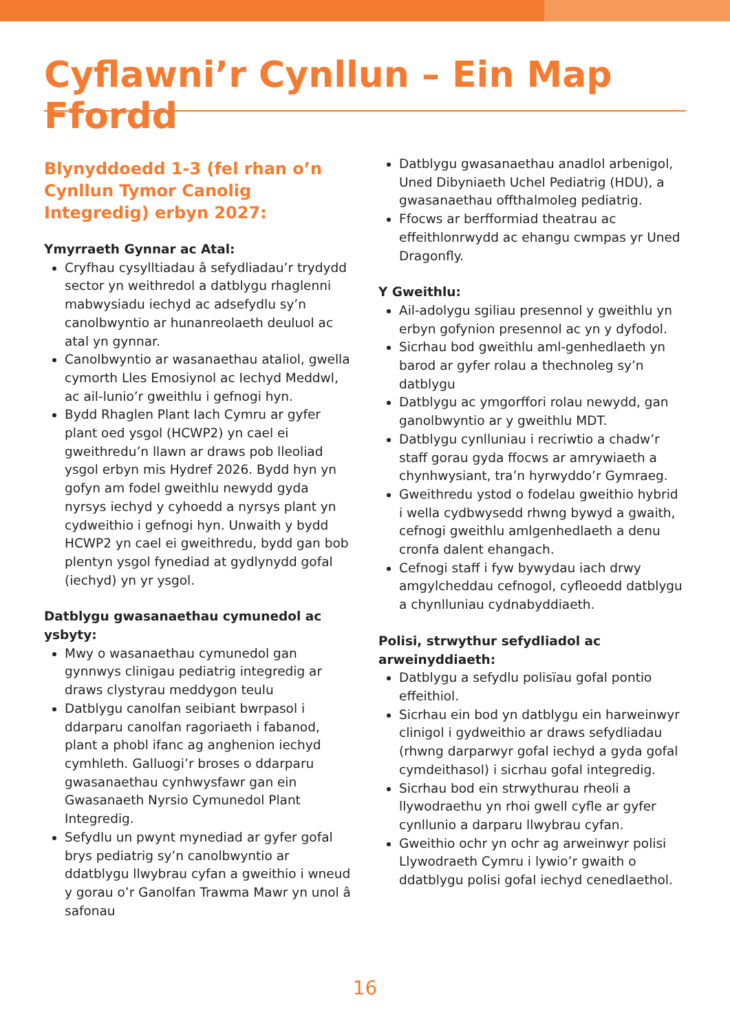Cyflawni’r Cynllun – Ein Map Ffordd
Blynyddoedd 1-3 (fel rhan o’n Cynllun Tymor Canolig Integredig) erbyn 2027:
Ymyrraeth Gynnar ac Atal:
Cryfhau cysylltiadau â sefydliadau’r trydydd sector yn weithredol a datblygu rhaglenni mabwysiadu iechyd ac adsefydlu sy’n canolbwyntio ar hunanreolaeth deuluol ac atal yn gynnar.
Canolbwyntio ar wasanaethau ataliol, gwella cymorth Lles Emosiynol ac Iechyd Meddwl, ac ail-lunio’r gweithlu i gefnogi hyn.
Bydd Rhaglen Plant Iach Cymru ar gyfer plant oed ysgol (HCWP2) yn cael ei gweithredu’n llawn ar draws pob lleoliad ysgol erbyn mis Hydref 2026. Bydd hyn yn gofyn am fodel gweithlu newydd gyda nyrsys iechyd y cyhoedd a nyrsys plant yn cydweithio i gefnogi hyn. Unwaith y bydd HCWP2 yn cael ei gweithredu, bydd gan bob plentyn ysgol fynediad at gydlynydd gofal (iechyd) yn yr ysgol.
Datblygu gwasanaethau cymunedol ac ysbyty:
Mwy o wasanaethau cymunedol gan gynnwys clinigau pediatrig integredig ar draws clystyrau meddygon teulu
Datblygu canolfan seibiant bwrpasol i ddarparu canolfan ragoriaeth i fabanod, plant a phobl ifanc ag anghenion iechyd cymhleth. Galluogi’r broses o ddarparu gwasanaethau cynhwysfawr gan ein Gwasanaeth Nyrsio Cymunedol Plant Integredig.
Sefydlu un pwynt mynediad ar gyfer gofal brys pediatrig sy’n canolbwyntio ar ddatblygu llwybrau cyfan a gweithio i wneud y gorau o’r Ganolfan Trawma Mawr yn unol â safonau
Datblygu gwasanaethau anadlol arbenigol, Uned Dibyniaeth Uchel Pediatrig (HDU), a gwasanaethau offthalmoleg pediatrig.
Ffocws ar berfformiad theatrau ac effeithlonrwydd ac ehangu cwmpas yr Uned Dragonfly.
Y Gweithlu:
Ail-adolygu sgiliau presennol y gweithlu yn erbyn gofynion presennol ac yn y dyfodol.
Sicrhau bod gweithlu aml-genhedlaeth yn barod ar gyfer rolau a thechnoleg sy’n datblygu
Datblygu ac ymgorffori rolau newydd, gan ganolbwyntio ar y gweithlu MDT.
Datblygu cynlluniau i recriwtio a chadw’r staff gorau gyda ffocws ar amrywiaeth a chynhwysiant, tra’n hyrwyddo’r Gymraeg.
Gweithredu ystod o fodelau gweithio hybrid i wella cydbwysedd rhwng bywyd a gwaith, cefnogi gweithlu amlgenhedlaeth a denu cronfa dalent ehangach.
Cefnogi staff i fyw bywydau iach drwy amgylcheddau cefnogol, cyfleoedd datblygu a chynlluniau cydnabyddiaeth.
Polisi, strwythur sefydliadol ac arweinyddiaeth:
Datblygu a sefydlu polisïau gofal pontio effeithiol.
Sicrhau ein bod yn datblygu ein harweinwyr clinigol i gydweithio ar draws sefydliadau (rhwng darparwyr gofal iechyd a gyda gofal cymdeithasol) i sicrhau gofal integredig.
Sicrhau bod ein strwythurau rheoli a llywodraethu yn rhoi gwell cyfle ar gyfer cynllunio a darparu llwybrau cyfan.
Gweithio ochr yn ochr ag arweinwyr polisi Llywodraeth Cymru i lywio’r gwaith o ddatblygu polisi gofal iechyd cenedlaethol.
16